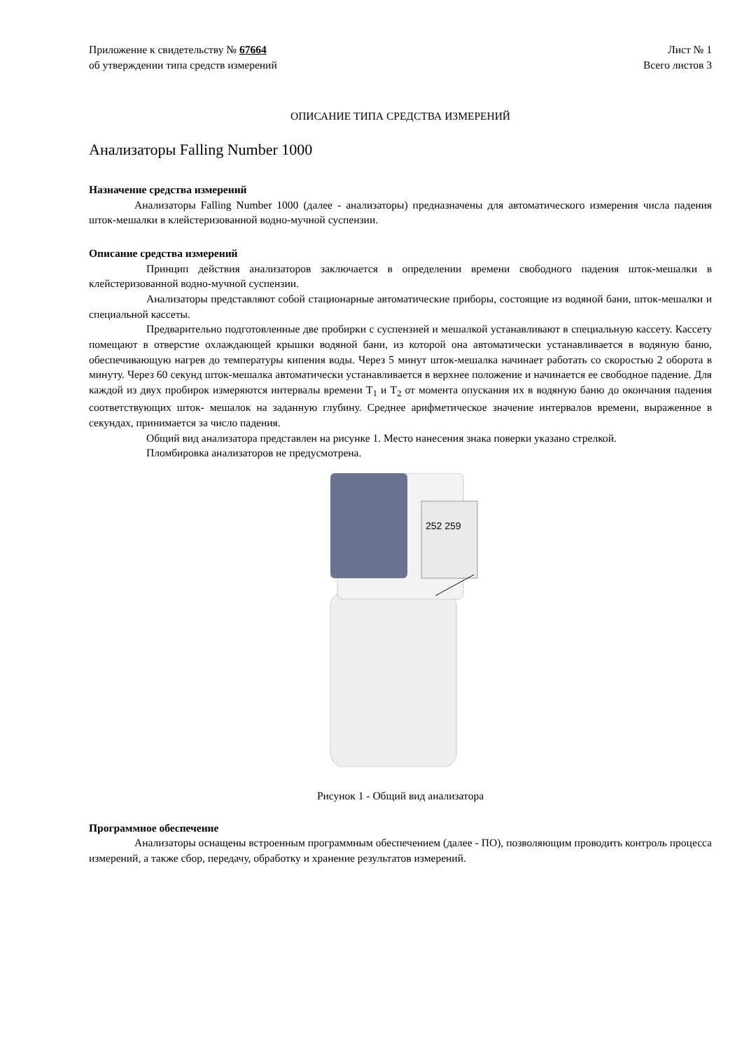Приложение к свидетельству № 67664
об утверждении типа средств измерений
Лист № 1
Всего листов 3
ОПИСАНИЕ ТИПА СРЕДСТВА ИЗМЕРЕНИЙ
Анализаторы Falling Number 1000
Назначение средства измерений
Анализаторы Falling Number 1000 (далее - анализаторы) предназначены для автоматического измерения числа падения шток-мешалки в клейстеризованной водно-мучной суспензии.
Описание средства измерений
Принцип действия анализаторов заключается в определении времени свободного падения шток-мешалки в клейстеризованной водно-мучной суспензии.
Анализаторы представляют собой стационарные автоматические приборы, состоящие из водяной бани, шток-мешалки и специальной кассеты.
Предварительно подготовленные две пробирки с суспензией и мешалкой устанавливают в специальную кассету. Кассету помещают в отверстие охлаждающей крышки водяной бани, из которой она автоматически устанавливается в водяную баню, обеспечивающую нагрев до температуры кипения воды. Через 5 минут шток-мешалка начинает работать со скоростью 2 оборота в минуту. Через 60 секунд шток-мешалка автоматически устанавливается в верхнее положение и начинается ее свободное падение. Для каждой из двух пробирок измеряются интервалы времени T<sub>1</sub> и T<sub>2</sub> от момента опускания их в водяную баню до окончания падения соответствующих шток- мешалок на заданную глубину. Среднее арифметическое значение интервалов времени, выраженное в секундах, принимается за число падения.
Общий вид анализатора представлен на рисунке 1. Место нанесения знака поверки указано стрелкой.
Пломбировка анализаторов не предусмотрена.
252 259
Рисунок 1 - Общий вид анализатора
Программное обеспечение
Анализаторы оснащены встроенным программным обеспечением (далее - ПО), позволяющим проводить контроль процесса измерений, а также сбор, передачу, обработку и хранение результатов измерений.